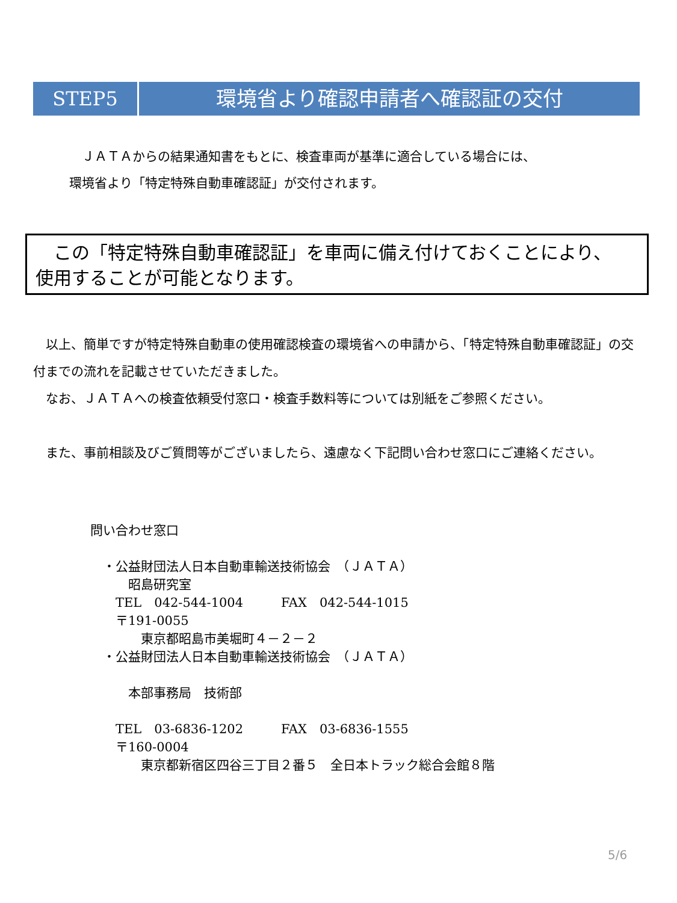STEP5 環境省より確認申請者へ確認証の交付
　ＪＡＴＡからの結果通知書をもとに、検査車両が基準に適合している場合には、
環境省より「特定特殊自動車確認証」が交付されます。
　この「特定特殊自動車確認証」を車両に備え付けておくことにより、
使用することが可能となります。
　以上、簡単ですが特定特殊自動車の使用確認検査の環境省への申請から、「特定特殊自動車確認証」の交付までの流れを記載させていただきました。
　なお、ＪＡＴＡへの検査依頼受付窓口・検査手数料等については別紙をご参照ください。
　また、事前相談及びご質問等がございましたら、遠慮なく下記問い合わせ窓口にご連絡ください。
問い合わせ窓口
　・公益財団法人日本自動車輸送技術協会　（ＪＡＴＡ）
　　　昭島研究室
　　TEL　042-544-1004　　　FAX　042-544-1015
　　〒191-0055
　　　　東京都昭島市美堀町４－２－２
　・公益財団法人日本自動車輸送技術協会　（ＪＡＴＡ）
　　　本部事務局　技術部
　　TEL　03-6836-1202　　　FAX　03-6836-1555
　　〒160-0004
　　　　東京都新宿区四谷三丁目２番５　全日本トラック総合会館８階
5/6